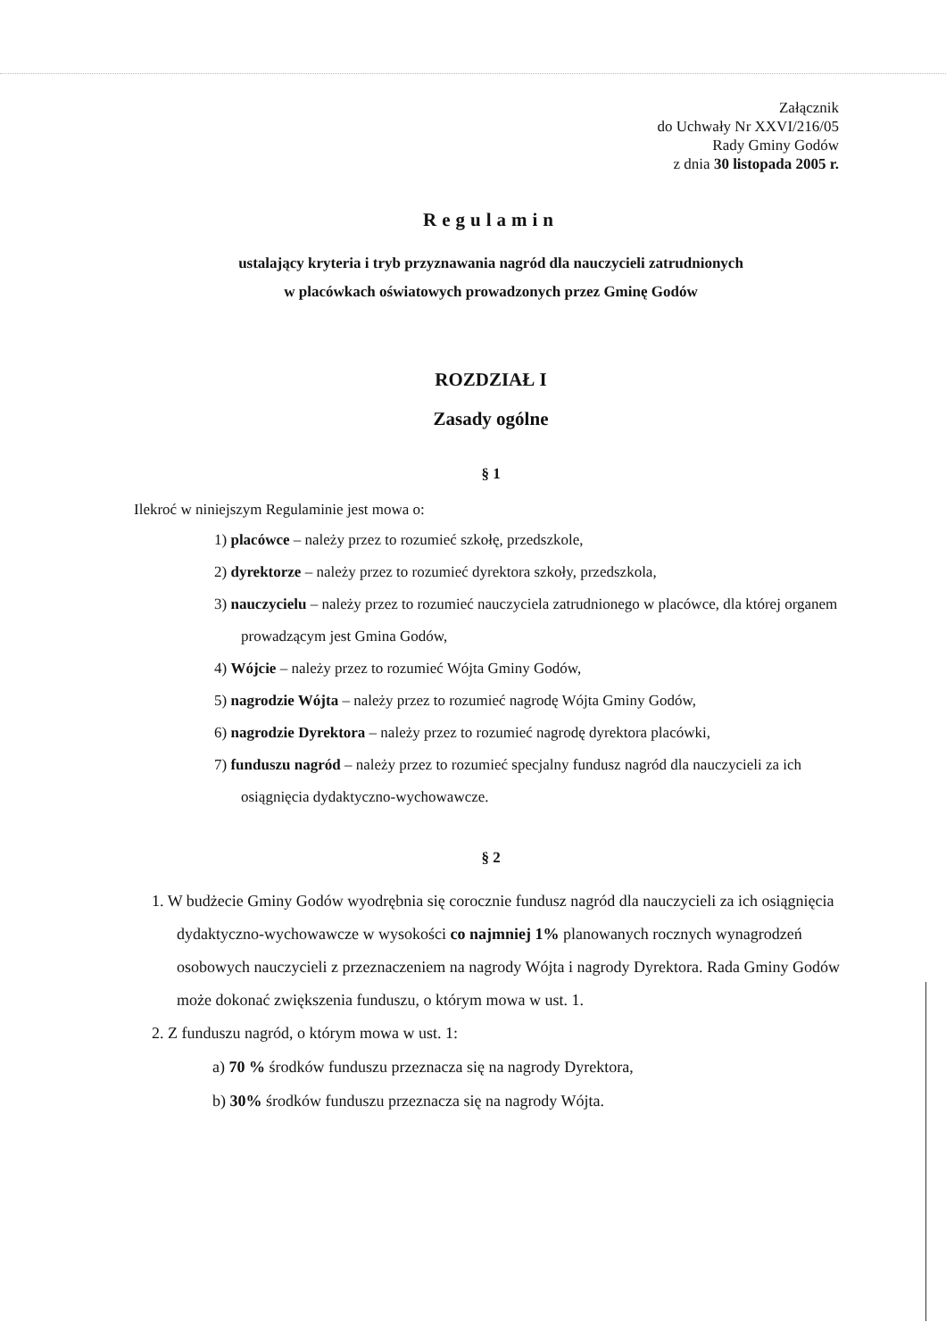Załącznik
do Uchwały Nr XXVI/216/05
Rady Gminy Godów
z dnia 30 listopada 2005 r.
Regulamin
ustalający kryteria i tryb przyznawania nagród dla nauczycieli zatrudnionych
w placówkach oświatowych prowadzonych przez Gminę Godów
ROZDZIAŁ I
Zasady ogólne
§ 1
Ilekroć w niniejszym Regulaminie jest mowa o:
1) placówce – należy przez to rozumieć szkołę, przedszkole,
2) dyrektorze – należy przez to rozumieć dyrektora szkoły, przedszkola,
3) nauczycielu – należy przez to rozumieć nauczyciela zatrudnionego w placówce, dla której organem prowadzącym jest Gmina Godów,
4) Wójcie – należy przez to rozumieć Wójta Gminy Godów,
5) nagrodzie Wójta – należy przez to rozumieć nagrodę Wójta Gminy Godów,
6) nagrodzie Dyrektora – należy przez to rozumieć nagrodę dyrektora placówki,
7) funduszu nagród – należy przez to rozumieć specjalny fundusz nagród dla nauczycieli za ich osiągnięcia dydaktyczno-wychowawcze.
§ 2
1. W budżecie Gminy Godów wyodrębnia się corocznie fundusz nagród dla nauczycieli za ich osiągnięcia dydaktyczno-wychowawcze w wysokości co najmniej 1% planowanych rocznych wynagrodzeń osobowych nauczycieli z przeznaczeniem na nagrody Wójta i nagrody Dyrektora. Rada Gminy Godów może dokonać zwiększenia funduszu, o którym mowa w ust. 1.
2. Z funduszu nagród, o którym mowa w ust. 1:
a) 70 % środków funduszu przeznacza się na nagrody Dyrektora,
b) 30% środków funduszu przeznacza się na nagrody Wójta.